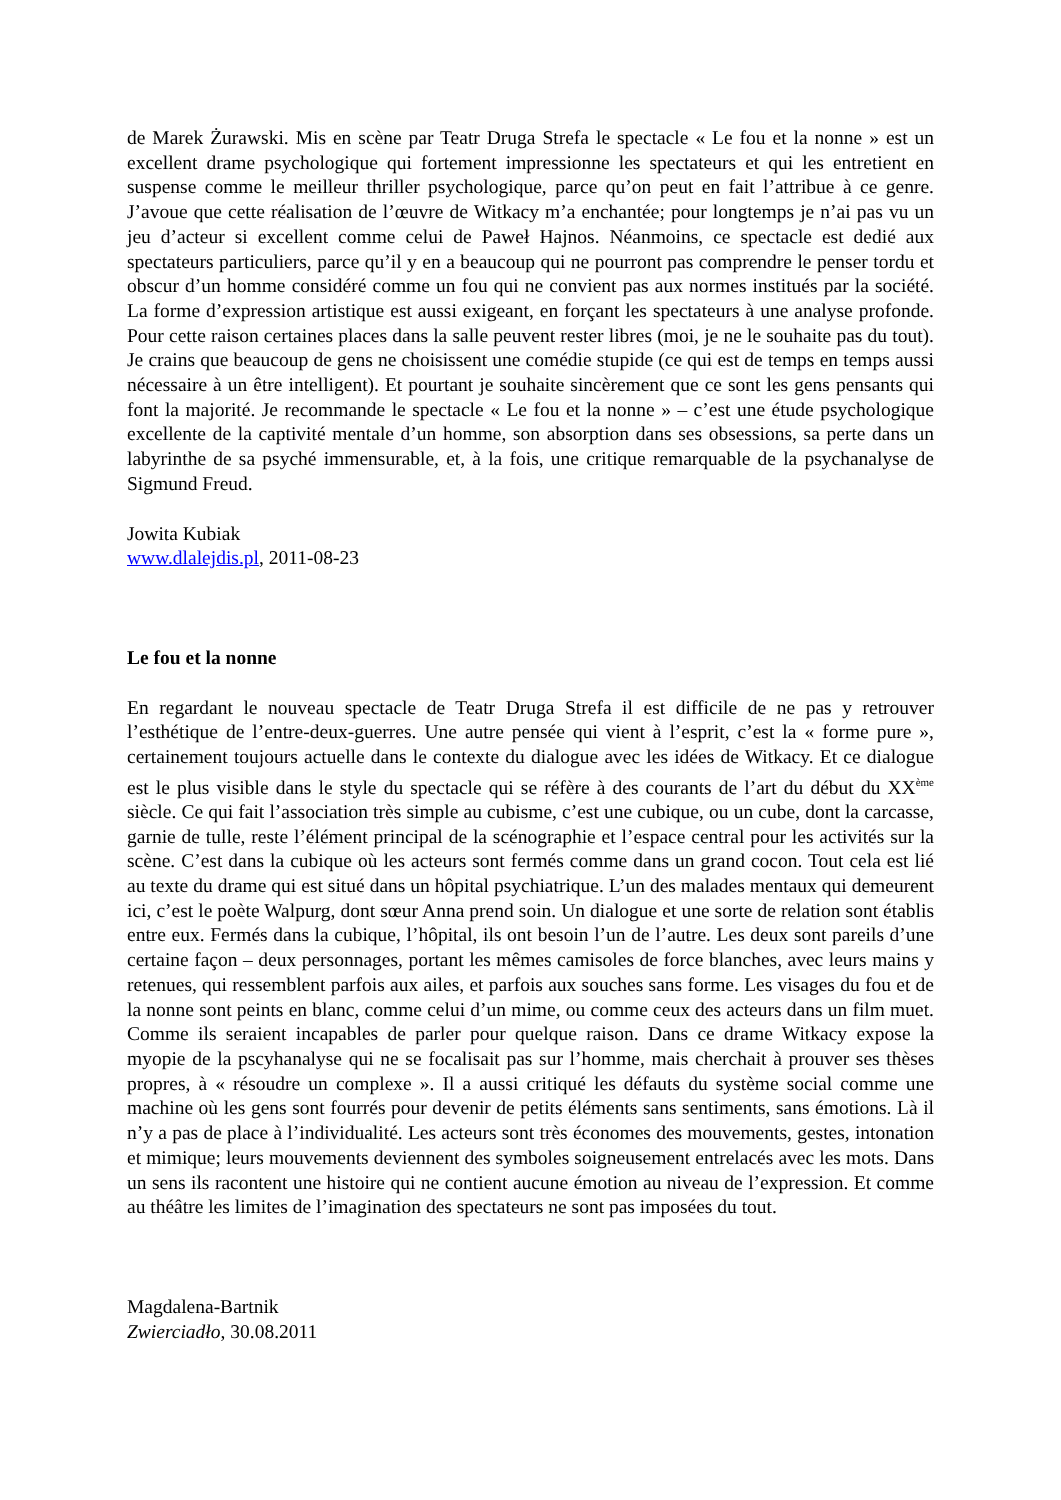de Marek Żurawski. Mis en scène par Teatr Druga Strefa le spectacle « Le fou et la nonne » est un excellent drame psychologique qui fortement impressionne les spectateurs et qui les entretient en suspense comme le meilleur thriller psychologique, parce qu’on peut en fait l’attribue à ce genre. J’avoue que cette réalisation de l’œuvre de Witkacy m’a enchantée; pour longtemps je n’ai pas vu un jeu d’acteur si excellent comme celui de Paweł Hajnos. Néanmoins, ce spectacle est dedié aux spectateurs particuliers, parce qu’il y en a beaucoup qui ne pourront pas comprendre le penser tordu et obscur d’un homme considéré comme un fou qui ne convient pas aux normes institués par la société. La forme d’expression artistique est aussi exigeant, en forçant les spectateurs à une analyse profonde. Pour cette raison certaines places dans la salle peuvent rester libres (moi, je ne le souhaite pas du tout). Je crains que beaucoup de gens ne choisissent une comédie stupide (ce qui est de temps en temps aussi nécessaire à un être intelligent). Et pourtant je souhaite sincèrement que ce sont les gens pensants qui font la majorité. Je recommande le spectacle « Le fou et la nonne » – c’est une étude psychologique excellente de la captivité mentale d’un homme, son absorption dans ses obsessions, sa perte dans un labyrinthe de sa psyché immensurable, et, à la fois, une critique remarquable de la psychanalyse de Sigmund Freud.
Jowita Kubiak
www.dlalejdis.pl, 2011-08-23
Le fou et la nonne
En regardant le nouveau spectacle de Teatr Druga Strefa il est difficile de ne pas y retrouver l’esthétique de l’entre-deux-guerres. Une autre pensée qui vient à l’esprit, c’est la « forme pure », certainement toujours actuelle dans le contexte du dialogue avec les idées de Witkacy. Et ce dialogue est le plus visible dans le style du spectacle qui se réfère à des courants de l’art du début du XX<sup>ème</sup> siècle. Ce qui fait l’association très simple au cubisme, c’est une cubique, ou un cube, dont la carcasse, garnie de tulle, reste l’élément principal de la scénographie et l’espace central pour les activités sur la scène. C’est dans la cubique où les acteurs sont fermés comme dans un grand cocon. Tout cela est lié au texte du drame qui est situé dans un hôpital psychiatrique. L’un des malades mentaux qui demeurent ici, c’est le poète Walpurg, dont sœur Anna prend soin. Un dialogue et une sorte de relation sont établis entre eux. Fermés dans la cubique, l’hôpital, ils ont besoin l’un de l’autre. Les deux sont pareils d’une certaine façon – deux personnages, portant les mêmes camisoles de force blanches, avec leurs mains y retenues, qui ressemblent parfois aux ailes, et parfois aux souches sans forme. Les visages du fou et de la nonne sont peints en blanc, comme celui d’un mime, ou comme ceux des acteurs dans un film muet. Comme ils seraient incapables de parler pour quelque raison. Dans ce drame Witkacy expose la myopie de la pscyhanalyse qui ne se focalisait pas sur l’homme, mais cherchait à prouver ses thèses propres, à « résoudre un complexe ». Il a aussi critiqué les défauts du système social comme une machine où les gens sont fourrés pour devenir de petits éléments sans sentiments, sans émotions. Là il n’y a pas de place à l’individualité. Les acteurs sont très économes des mouvements, gestes, intonation et mimique; leurs mouvements deviennent des symboles soigneusement entrelacés avec les mots. Dans un sens ils racontent une histoire qui ne contient aucune émotion au niveau de l’expression. Et comme au théâtre les limites de l’imagination des spectateurs ne sont pas imposées du tout.
Magdalena-Bartnik
Zwierciadło, 30.08.2011